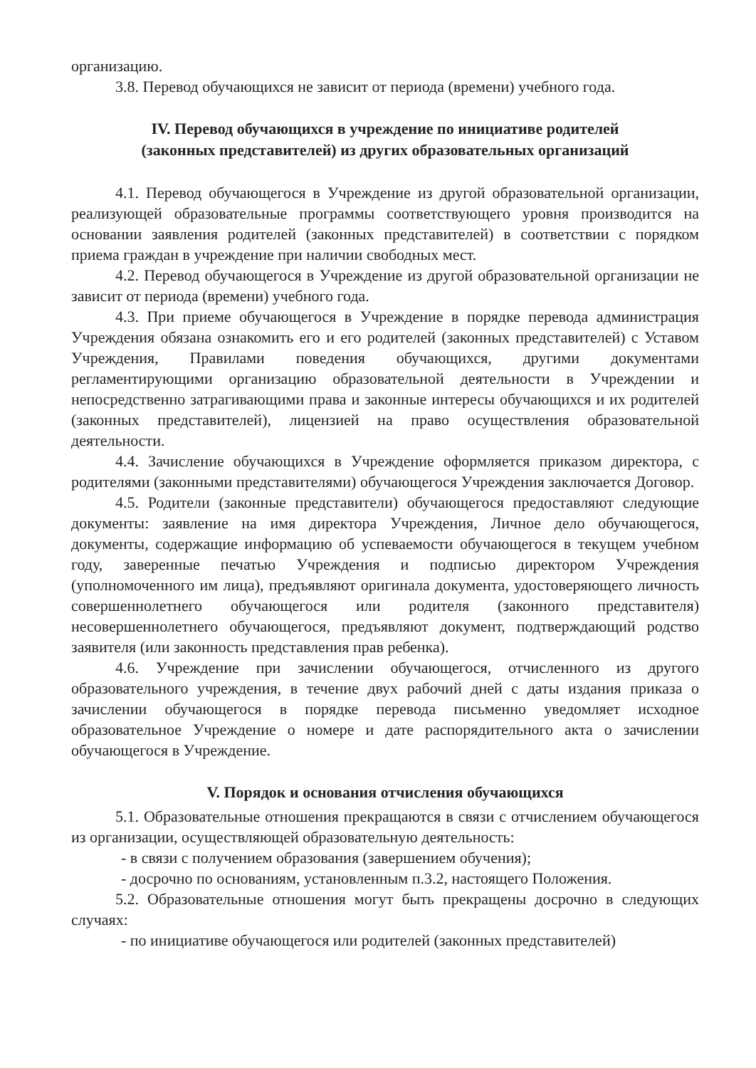организацию.
3.8. Перевод обучающихся не зависит от периода (времени) учебного года.
IV. Перевод обучающихся в учреждение по инициативе родителей
(законных представителей) из других образовательных организаций
4.1. Перевод обучающегося в Учреждение из другой образовательной организации, реализующей образовательные программы соответствующего уровня производится на основании заявления родителей (законных представителей) в соответствии с порядком приема граждан в учреждение при наличии свободных мест.
4.2. Перевод обучающегося в Учреждение из другой образовательной организации не зависит от периода (времени) учебного года.
4.3. При приеме обучающегося в Учреждение в порядке перевода администрация Учреждения обязана ознакомить его и его родителей (законных представителей) с Уставом Учреждения, Правилами поведения обучающихся, другими документами регламентирующими организацию образовательной деятельности в Учреждении и непосредственно затрагивающими права и законные интересы обучающихся и их родителей (законных представителей), лицензией на право осуществления образовательной деятельности.
4.4. Зачисление обучающихся в Учреждение оформляется приказом директора, с родителями (законными представителями) обучающегося Учреждения заключается Договор.
4.5. Родители (законные представители) обучающегося предоставляют следующие документы: заявление на имя директора Учреждения, Личное дело обучающегося, документы, содержащие информацию об успеваемости обучающегося в текущем учебном году, заверенные печатью Учреждения и подписью директором Учреждения (уполномоченного им лица), предъявляют оригинала документа, удостоверяющего личность совершеннолетнего обучающегося или родителя (законного представителя) несовершеннолетнего обучающегося, предъявляют документ, подтверждающий родство заявителя (или законность представления прав ребенка).
4.6. Учреждение при зачислении обучающегося, отчисленного из другого образовательного учреждения, в течение двух рабочий дней с даты издания приказа о зачислении обучающегося в порядке перевода письменно уведомляет исходное образовательное Учреждение о номере и дате распорядительного акта о зачислении обучающегося в Учреждение.
V. Порядок и основания отчисления обучающихся
5.1. Образовательные отношения прекращаются в связи с отчислением обучающегося из организации, осуществляющей образовательную деятельность:
- в связи с получением образования (завершением обучения);
- досрочно по основаниям, установленным п.3.2, настоящего Положения.
5.2. Образовательные отношения могут быть прекращены досрочно в следующих случаях:
- по инициативе обучающегося или родителей (законных представителей)